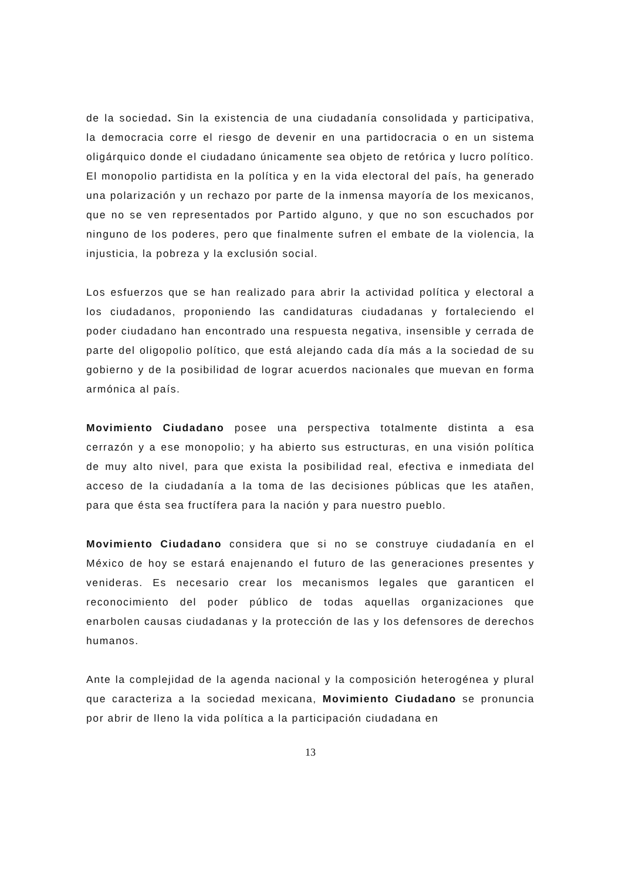de la sociedad. Sin la existencia de una ciudadanía consolidada y participativa, la democracia corre el riesgo de devenir en una partidocracia o en un sistema oligárquico donde el ciudadano únicamente sea objeto de retórica y lucro político.
El monopolio partidista en la política y en la vida electoral del país, ha generado una polarización y un rechazo por parte de la inmensa mayoría de los mexicanos, que no se ven representados por Partido alguno, y que no son escuchados por ninguno de los poderes, pero que finalmente sufren el embate de la violencia, la injusticia, la pobreza y la exclusión social.
Los esfuerzos que se han realizado para abrir la actividad política y electoral a los ciudadanos, proponiendo las candidaturas ciudadanas y fortaleciendo el poder ciudadano han encontrado una respuesta negativa, insensible y cerrada de parte del oligopolio político, que está alejando cada día más a la sociedad de su gobierno y de la posibilidad de lograr acuerdos nacionales que muevan en forma armónica al país.
Movimiento Ciudadano posee una perspectiva totalmente distinta a esa cerrazón y a ese monopolio; y ha abierto sus estructuras, en una visión política de muy alto nivel, para que exista la posibilidad real, efectiva e inmediata del acceso de la ciudadanía a la toma de las decisiones públicas que les atañen, para que ésta sea fructífera para la nación y para nuestro pueblo.
Movimiento Ciudadano considera que si no se construye ciudadanía en el México de hoy se estará enajenando el futuro de las generaciones presentes y venideras. Es necesario crear los mecanismos legales que garanticen el reconocimiento del poder público de todas aquellas organizaciones que enarbolen causas ciudadanas y la protección de las y los defensores de derechos humanos.
Ante la complejidad de la agenda nacional y la composición heterogénea y plural que caracteriza a la sociedad mexicana, Movimiento Ciudadano se pronuncia por abrir de lleno la vida política a la participación ciudadana en
13